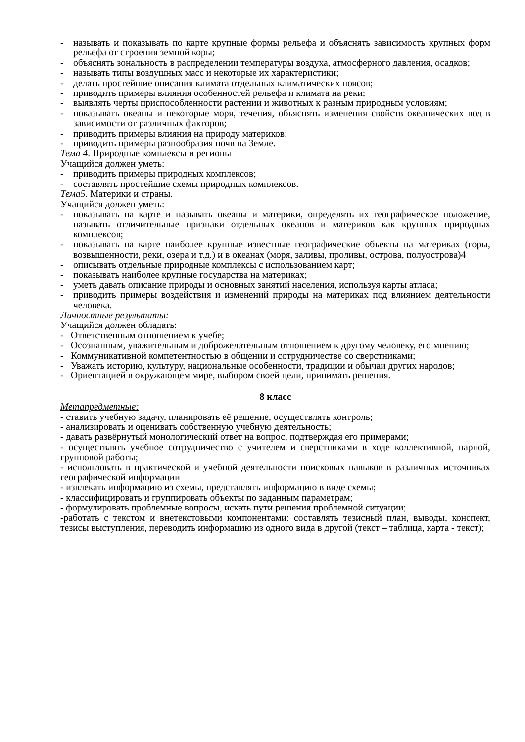- называть и показывать по карте крупные формы рельефа и объяснять зависимость крупных форм рельефа от строения земной коры;
- объяснять зональность в распределении температуры воздуха, атмосферного давления, осадков;
- называть типы воздушных масс и некоторые их характеристики;
- делать простейшие описания климата отдельных климатических поясов;
- приводить примеры влияния особенностей рельефа и климата на реки;
- выявлять черты приспособленности растении и животных к разным природным условиям;
- показывать океаны и некоторые моря, течения, объяснять изменения свойств океанических вод в зависимости от различных факторов;
- приводить примеры влияния на природу материков;
- приводить примеры разнообразия почв на Земле.
Тема 4. Природные комплексы и регионы
Учащийся должен уметь:
- приводить примеры природных комплексов;
- составлять простейшие схемы природных комплексов.
Тема5. Материки и страны.
Учащийся должен уметь:
- показывать на карте и называть океаны и материки, определять их географическое положение, называть отличительные признаки отдельных океанов и материков как крупных природных комплексов;
- показывать на карте наиболее крупные известные географические объекты на материках (горы, возвышенности, реки, озера и т.д.) и в океанах (моря, заливы, проливы, острова, полуострова)4
- описывать отдельные природные комплексы с использованием карт;
- показывать наиболее крупные государства на материках;
- уметь давать описание природы и основных занятий населения, используя карты атласа;
- приводить примеры воздействия и изменений природы на материках под влиянием деятельности человека.
Личностные результаты:
Учащийся должен обладать:
- Ответственным отношением к учебе;
- Осознанным, уважительным и доброжелательным отношением к другому человеку, его мнению;
- Коммуникативной компетентностью в общении и сотрудничестве со сверстниками;
- Уважать историю, культуру, национальные особенности, традиции и обычаи других народов;
- Ориентацией в окружающем мире, выбором своей цели, принимать решения.
8 класс
Метапредметные:
- ставить учебную задачу, планировать её решение, осуществлять контроль;
- анализировать и оценивать собственную учебную деятельность;
- давать развёрнутый монологический ответ на вопрос, подтверждая его примерами;
- осуществлять учебное сотрудничество с учителем и сверстниками в ходе коллективной, парной, групповой работы;
- использовать в практической и учебной деятельности поисковых навыков в различных источниках географической информации
- извлекать информацию из схемы, представлять информацию в виде схемы;
- классифицировать и группировать объекты по заданным параметрам;
- формулировать проблемные вопросы, искать пути решения проблемной ситуации;
-работать с текстом и внетекстовыми компонентами: составлять тезисный план, выводы, конспект, тезисы выступления, переводить информацию из одного вида в другой (текст – таблица, карта - текст);